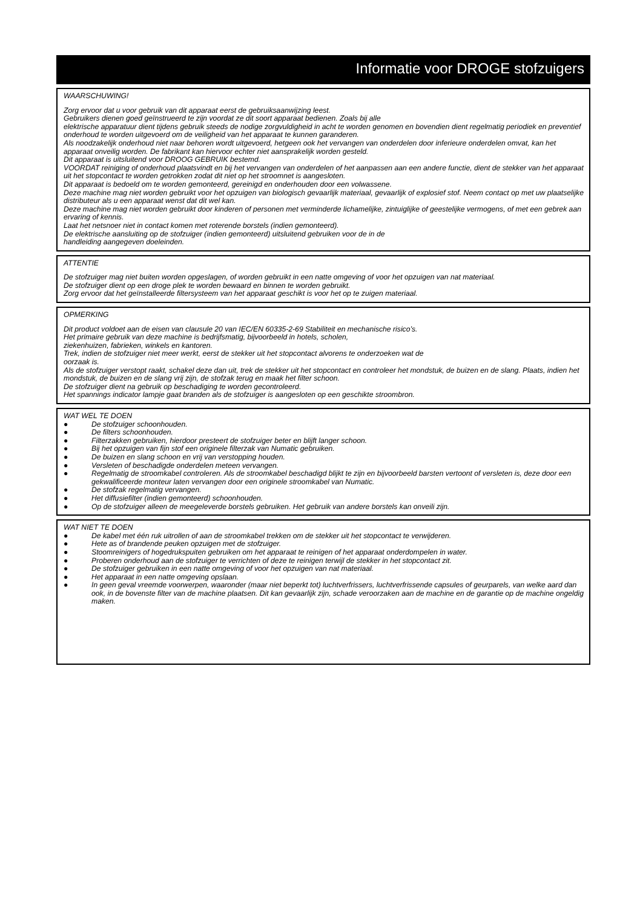Informatie voor DROGE stofzuigers
WAARSCHUWING!
Zorg ervoor dat u voor gebruik van dit apparaat eerst de gebruiksaanwijzing leest.
Gebruikers dienen goed geïnstrueerd te zijn voordat ze dit soort apparaat bedienen. Zoals bij alle
elektrische apparatuur dient tijdens gebruik steeds de nodige zorgvuldigheid in acht te worden genomen en bovendien dient regelmatig periodiek en preventief onderhoud te worden uitgevoerd om de veiligheid van het apparaat te kunnen garanderen.
Als noodzakelijk onderhoud niet naar behoren wordt uitgevoerd, hetgeen ook het vervangen van onderdelen door inferieure onderdelen omvat, kan het apparaat onveilig worden. De fabrikant kan hiervoor echter niet aansprakelijk worden gesteld.
Dit apparaat is uitsluitend voor DROOG GEBRUIK bestemd.
VOORDAT reiniging of onderhoud plaatsvindt en bij het vervangen van onderdelen of het aanpassen aan een andere functie, dient de stekker van het apparaat uit het stopcontact te worden getrokken zodat dit niet op het stroomnet is aangesloten.
Dit apparaat is bedoeld om te worden gemonteerd, gereinigd en onderhouden door een volwassene.
Deze machine mag niet worden gebruikt voor het opzuigen van biologisch gevaarlijk materiaal, gevaarlijk of explosief stof. Neem contact op met uw plaatselijke distributeur als u een apparaat wenst dat dit wel kan.
Deze machine mag niet worden gebruikt door kinderen of personen met verminderde lichamelijke, zintuiglijke of geestelijke vermogens, of met een gebrek aan ervaring of kennis.
Laat het netsnoer niet in contact komen met roterende borstels (indien gemonteerd).
De elektrische aansluiting op de stofzuiger (indien gemonteerd) uitsluitend gebruiken voor de in de
handleiding aangegeven doeleinden.
ATTENTIE
De stofzuiger mag niet buiten worden opgeslagen, of worden gebruikt in een natte omgeving of voor het opzuigen van nat materiaal.
De stofzuiger dient op een droge plek te worden bewaard en binnen te worden gebruikt.
Zorg ervoor dat het geïnstalleerde filtersysteem van het apparaat geschikt is voor het op te zuigen materiaal.
OPMERKING
Dit product voldoet aan de eisen van clausule 20 van IEC/EN 60335-2-69 Stabiliteit en mechanische risico’s.
Het primaire gebruik van deze machine is bedrijfsmatig, bijvoorbeeld in hotels, scholen,
ziekenhuizen, fabrieken, winkels en kantoren.
Trek, indien de stofzuiger niet meer werkt, eerst de stekker uit het stopcontact alvorens te onderzoeken wat de
oorzaak is.
Als de stofzuiger verstopt raakt, schakel deze dan uit, trek de stekker uit het stopcontact en controleer het mondstuk, de buizen en de slang. Plaats, indien het mondstuk, de buizen en de slang vrij zijn, de stofzak terug en maak het filter schoon.
De stofzuiger dient na gebruik op beschadiging te worden gecontroleerd.
Het spannings indicator lampje gaat branden als de stofzuiger is aangesloten op een geschikte stroombron.
WAT WEL TE DOEN
● De stofzuiger schoonhouden.
● De filters schoonhouden.
● Filterzakken gebruiken, hierdoor presteert de stofzuiger beter en blijft langer schoon.
● Bij het opzuigen van fijn stof een originele filterzak van Numatic gebruiken.
● De buizen en slang schoon en vrij van verstopping houden.
● Versleten of beschadigde onderdelen meteen vervangen.
● Regelmatig de stroomkabel controleren. Als de stroomkabel beschadigd blijkt te zijn en bijvoorbeeld barsten vertoont of versleten is, deze door een gekwalificeerde monteur laten vervangen door een originele stroomkabel van Numatic.
● De stofzak regelmatig vervangen.
● Het diffusiefilter (indien gemonteerd) schoonhouden.
● Op de stofzuiger alleen de meegeleverde borstels gebruiken. Het gebruik van andere borstels kan onveili zijn.
WAT NIET TE DOEN
● De kabel met één ruk uitrollen of aan de stroomkabel trekken om de stekker uit het stopcontact te verwijderen.
● Hete as of brandende peuken opzuigen met de stofzuiger.
● Stoomreinigers of hogedrukspuiten gebruiken om het apparaat te reinigen of het apparaat onderdompelen in water.
● Proberen onderhoud aan de stofzuiger te verrichten of deze te reinigen terwijl de stekker in het stopcontact zit.
● De stofzuiger gebruiken in een natte omgeving of voor het opzuigen van nat materiaal.
● Het apparaat in een natte omgeving opslaan.
● In geen geval vreemde voorwerpen, waaronder (maar niet beperkt tot) luchtverfrissers, luchtverfrissende capsules of geurparels, van welke aard dan ook, in de bovenste filter van de machine plaatsen. Dit kan gevaarlijk zijn, schade veroorzaken aan de machine en de garantie op de machine ongeldig maken.